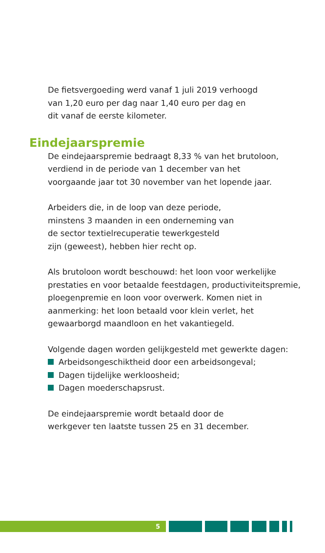De fietsvergoeding werd vanaf 1 juli 2019 verhoogd
van 1,20 euro per dag naar 1,40 euro per dag en
dit vanaf de eerste kilometer.
Eindejaarspremie
De eindejaarspremie bedraagt 8,33 % van het brutoloon,
verdiend in de periode van 1 december van het
voorgaande jaar tot 30 november van het lopende jaar.
Arbeiders die, in de loop van deze periode,
minstens 3 maanden in een onderneming van
de sector textielrecuperatie tewerkgesteld
zijn (geweest), hebben hier recht op.
Als brutoloon wordt beschouwd: het loon voor werkelijke prestaties en voor betaalde feestdagen, productiviteitspremie, ploegenpremie en loon voor overwerk. Komen niet in aanmerking: het loon betaald voor klein verlet, het gewaarborgd maandloon en het vakantiegeld.
Volgende dagen worden gelijkgesteld met gewerkte dagen:
Arbeidsongeschiktheid door een arbeidsongeval;
Dagen tijdelijke werkloosheid;
Dagen moederschapsrust.
De eindejaarspremie wordt betaald door de
werkgever ten laatste tussen 25 en 31 december.
5